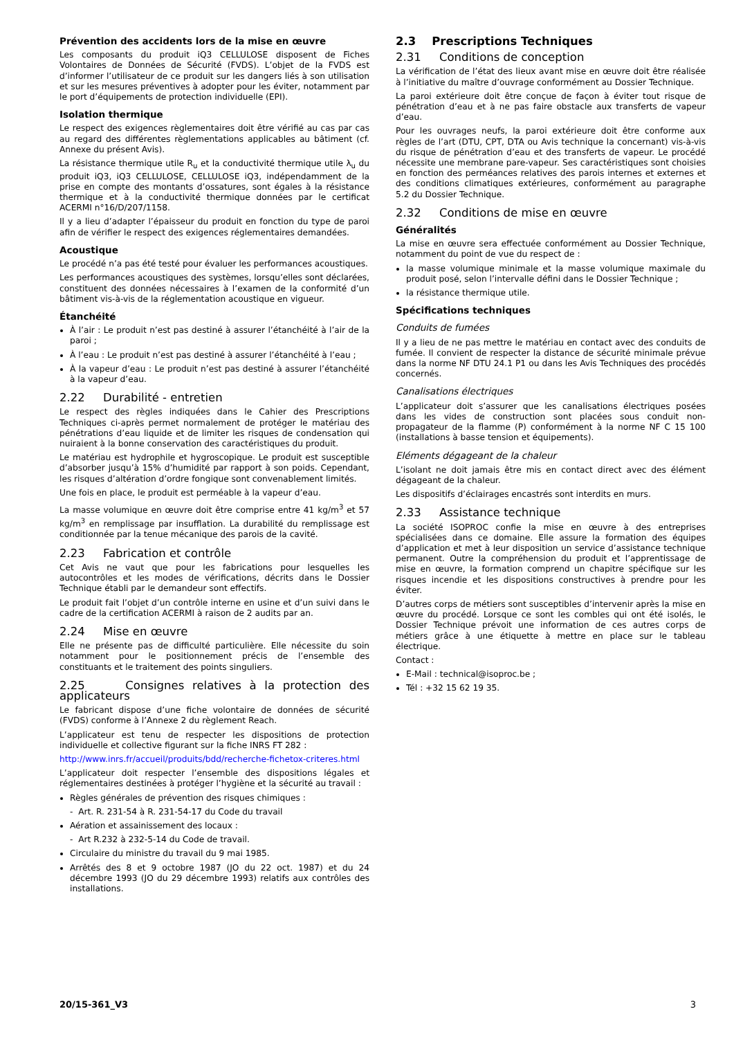Prévention des accidents lors de la mise en œuvre
Les composants du produit iQ3 CELLULOSE disposent de Fiches Volontaires de Données de Sécurité (FVDS). L’objet de la FVDS est d’informer l’utilisateur de ce produit sur les dangers liés à son utilisation et sur les mesures préventives à adopter pour les éviter, notamment par le port d’équipements de protection individuelle (EPI).
Isolation thermique
Le respect des exigences règlementaires doit être vérifié au cas par cas au regard des différentes règlementations applicables au bâtiment (cf. Annexe du présent Avis).
La résistance thermique utile R<sub>u</sub> et la conductivité thermique utile λ<sub>u</sub> du produit iQ3, iQ3 CELLULOSE, CELLULOSE iQ3, indépendamment de la prise en compte des montants d’ossatures, sont égales à la résistance thermique et à la conductivité thermique données par le certificat ACERMI n°16/D/207/1158.
Il y a lieu d’adapter l’épaisseur du produit en fonction du type de paroi afin de vérifier le respect des exigences réglementaires demandées.
Acoustique
Le procédé n’a pas été testé pour évaluer les performances acoustiques.
Les performances acoustiques des systèmes, lorsqu’elles sont déclarées, constituent des données nécessaires à l’examen de la conformité d’un bâtiment vis-à-vis de la réglementation acoustique en vigueur.
Étanchéité
À l’air : Le produit n’est pas destiné à assurer l’étanchéité à l’air de la paroi ;
À l’eau : Le produit n’est pas destiné à assurer l’étanchéité à l’eau ;
À la vapeur d’eau : Le produit n’est pas destiné à assurer l’étanchéité à la vapeur d’eau.
2.22 Durabilité - entretien
Le respect des règles indiquées dans le Cahier des Prescriptions Techniques ci-après permet normalement de protéger le matériau des pénétrations d’eau liquide et de limiter les risques de condensation qui nuiraient à la bonne conservation des caractéristiques du produit.
Le matériau est hydrophile et hygroscopique. Le produit est susceptible d’absorber jusqu’à 15% d’humidité par rapport à son poids. Cependant, les risques d’altération d’ordre fongique sont convenablement limités.
Une fois en place, le produit est perméable à la vapeur d’eau.
La masse volumique en œuvre doit être comprise entre 41 kg/m<sup>3</sup> et 57 kg/m<sup>3</sup> en remplissage par insufflation. La durabilité du remplissage est conditionnée par la tenue mécanique des parois de la cavité.
2.23 Fabrication et contrôle
Cet Avis ne vaut que pour les fabrications pour lesquelles les autocontrôles et les modes de vérifications, décrits dans le Dossier Technique établi par le demandeur sont effectifs.
Le produit fait l’objet d’un contrôle interne en usine et d’un suivi dans le cadre de la certification ACERMI à raison de 2 audits par an.
2.24 Mise en œuvre
Elle ne présente pas de difficulté particulière. Elle nécessite du soin notamment pour le positionnement précis de l’ensemble des constituants et le traitement des points singuliers.
2.25 Consignes relatives à la protection des applicateurs
Le fabricant dispose d’une fiche volontaire de données de sécurité (FVDS) conforme à l’Annexe 2 du règlement Reach.
L’applicateur est tenu de respecter les dispositions de protection individuelle et collective figurant sur la fiche INRS FT 282 :
http://www.inrs.fr/accueil/produits/bdd/recherche-fichetox-criteres.html
L’applicateur doit respecter l’ensemble des dispositions légales et réglementaires destinées à protéger l’hygiène et la sécurité au travail :
Règles générales de prévention des risques chimiques :
- Art. R. 231-54 à R. 231-54-17 du Code du travail
Aération et assainissement des locaux :
- Art R.232 à 232-5-14 du Code de travail.
Circulaire du ministre du travail du 9 mai 1985.
Arrêtés des 8 et 9 octobre 1987 (JO du 22 oct. 1987) et du 24 décembre 1993 (JO du 29 décembre 1993) relatifs aux contrôles des installations.
2.3 Prescriptions Techniques
2.31 Conditions de conception
La vérification de l’état des lieux avant mise en œuvre doit être réalisée à l’initiative du maître d’ouvrage conformément au Dossier Technique.
La paroi extérieure doit être conçue de façon à éviter tout risque de pénétration d’eau et à ne pas faire obstacle aux transferts de vapeur d’eau.
Pour les ouvrages neufs, la paroi extérieure doit être conforme aux règles de l’art (DTU, CPT, DTA ou Avis technique la concernant) vis-à-vis du risque de pénétration d’eau et des transferts de vapeur. Le procédé nécessite une membrane pare-vapeur. Ses caractéristiques sont choisies en fonction des perméances relatives des parois internes et externes et des conditions climatiques extérieures, conformément au paragraphe 5.2 du Dossier Technique.
2.32 Conditions de mise en œuvre
Généralités
La mise en œuvre sera effectuée conformément au Dossier Technique, notamment du point de vue du respect de :
la masse volumique minimale et la masse volumique maximale du produit posé, selon l’intervalle défini dans le Dossier Technique ;
la résistance thermique utile.
Spécifications techniques
Conduits de fumées
Il y a lieu de ne pas mettre le matériau en contact avec des conduits de fumée. Il convient de respecter la distance de sécurité minimale prévue dans la norme NF DTU 24.1 P1 ou dans les Avis Techniques des procédés concernés.
Canalisations électriques
L’applicateur doit s’assurer que les canalisations électriques posées dans les vides de construction sont placées sous conduit non-propagateur de la flamme (P) conformément à la norme NF C 15 100 (installations à basse tension et équipements).
Eléments dégageant de la chaleur
L’isolant ne doit jamais être mis en contact direct avec des élément dégageant de la chaleur.
Les dispositifs d’éclairages encastrés sont interdits en murs.
2.33 Assistance technique
La société ISOPROC confie la mise en œuvre à des entreprises spécialisées dans ce domaine. Elle assure la formation des équipes d’application et met à leur disposition un service d’assistance technique permanent. Outre la compréhension du produit et l’apprentissage de mise en œuvre, la formation comprend un chapitre spécifique sur les risques incendie et les dispositions constructives à prendre pour les éviter.
D’autres corps de métiers sont susceptibles d’intervenir après la mise en œuvre du procédé. Lorsque ce sont les combles qui ont été isolés, le Dossier Technique prévoit une information de ces autres corps de métiers grâce à une étiquette à mettre en place sur le tableau électrique.
Contact :
E-Mail : technical@isoproc.be ;
Tél : +32 15 62 19 35.
20/15-361_V3 3